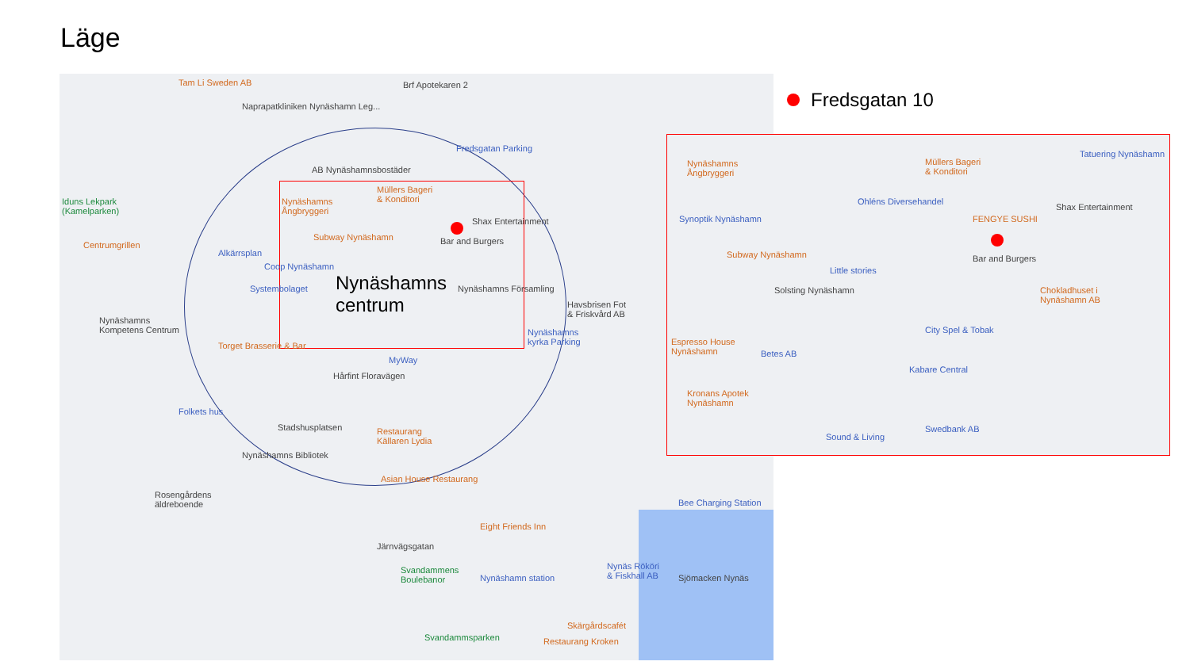Läge
Tam Li Sweden AB Brf Apotekaren 2
Naprapatkliniken Nynäshamn Leg...
Fredsgatan Parking
AB Nynäshamnsbostäder
Iduns Lekpark
(Kamelparken)
Nynäshamns
Ångbryggeri
Müllers Bageri
& Konditori
Shax Entertainment
Centrumgrillen
Alkärrsplan
Subway Nynäshamn Bar and Burgers
Coop Nynäshamn
Systembolaget
Nynäshamns
centrum Nynäshamns Församling
Havsbrisen Fot
& Friskvård AB
Nynäshamns
Kompetens Centrum
Torget Brasserie & Bar
Nynäshamns
kyrka Parking
MyWay
Hårfint Floravägen
Folkets hus
Stadshusplatsen Restaurang
Källaren Lydia
Nynäshamns Bibliotek
Asian House Restaurang
Rosengårdens
äldreboende Bee Charging Station
Eight Friends Inn
Järnvägsgatan
Svandammens
Boulebanor Nynäshamn station
Nynäs Rököri
& Fiskhall AB Sjömacken Nynäs
Skärgårdscafét
Svandammsparken Restaurang Kroken
Fredsgatan 10
Nynäshamns
Ångbryggeri
Müllers Bageri
& Konditori
Tatuering Nynäshamn
Ohléns Diversehandel
Shax Entertainment
Synoptik Nynäshamn FENGYE SUSHI
Subway Nynäshamn Bar and Burgers
Little stories
Solsting Nynäshamn Chokladhuset i
Nynäshamn AB
City Spel & Tobak
Espresso House
Nynäshamn Betes AB
Kabare Central
Kronans Apotek
Nynäshamn
Swedbank AB
Sound & Living